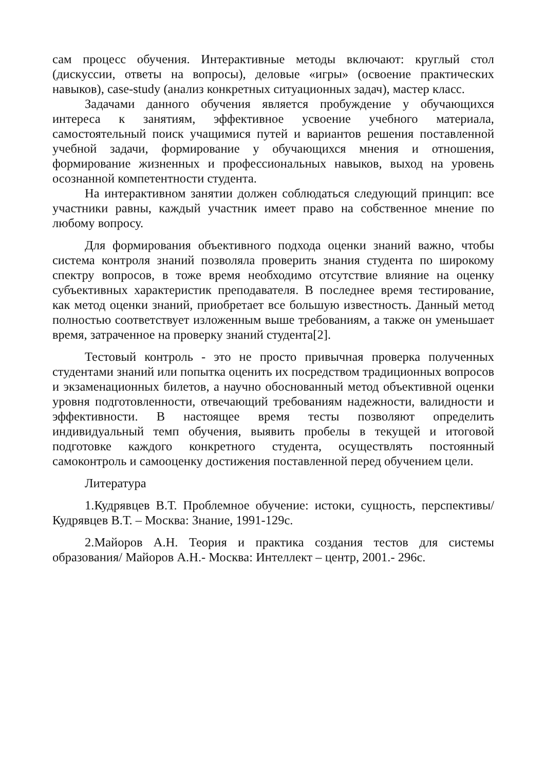сам процесс обучения. Интерактивные методы включают: круглый стол (дискуссии, ответы на вопросы), деловые «игры» (освоение практических навыков), case-study (анализ конкретных ситуационных задач), мастер класс.
Задачами данного обучения является пробуждение у обучающихся интереса к занятиям, эффективное усвоение учебного материала, самостоятельный поиск учащимися путей и вариантов решения поставленной учебной задачи, формирование у обучающихся мнения и отношения, формирование жизненных и профессиональных навыков, выход на уровень осознанной компетентности студента.
На интерактивном занятии должен соблюдаться следующий принцип: все участники равны, каждый участник имеет право на собственное мнение по любому вопросу.
Для формирования объективного подхода оценки знаний важно, чтобы система контроля знаний позволяла проверить знания студента по широкому спектру вопросов, в тоже время необходимо отсутствие влияние на оценку субъективных характеристик преподавателя. В последнее время тестирование, как метод оценки знаний, приобретает все большую известность. Данный метод полностью соответствует изложенным выше требованиям, а также он уменьшает время, затраченное на проверку знаний студента[2].
Тестовый контроль - это не просто привычная проверка полученных студентами знаний или попытка оценить их посредством традиционных вопросов и экзаменационных билетов, а научно обоснованный метод объективной оценки уровня подготовленности, отвечающий требованиям надежности, валидности и эффективности. В настоящее время тесты позволяют определить индивидуальный темп обучения, выявить пробелы в текущей и итоговой подготовке каждого конкретного студента, осуществлять постоянный самоконтроль и самооценку достижения поставленной перед обучением цели.
Литература
1.Кудрявцев В.Т. Проблемное обучение: истоки, сущность, перспективы/ Кудрявцев В.Т. – Москва: Знание, 1991-129с.
2.Майоров А.Н. Теория и практика создания тестов для системы образования/ Майоров А.Н.- Москва: Интеллект – центр, 2001.- 296с.